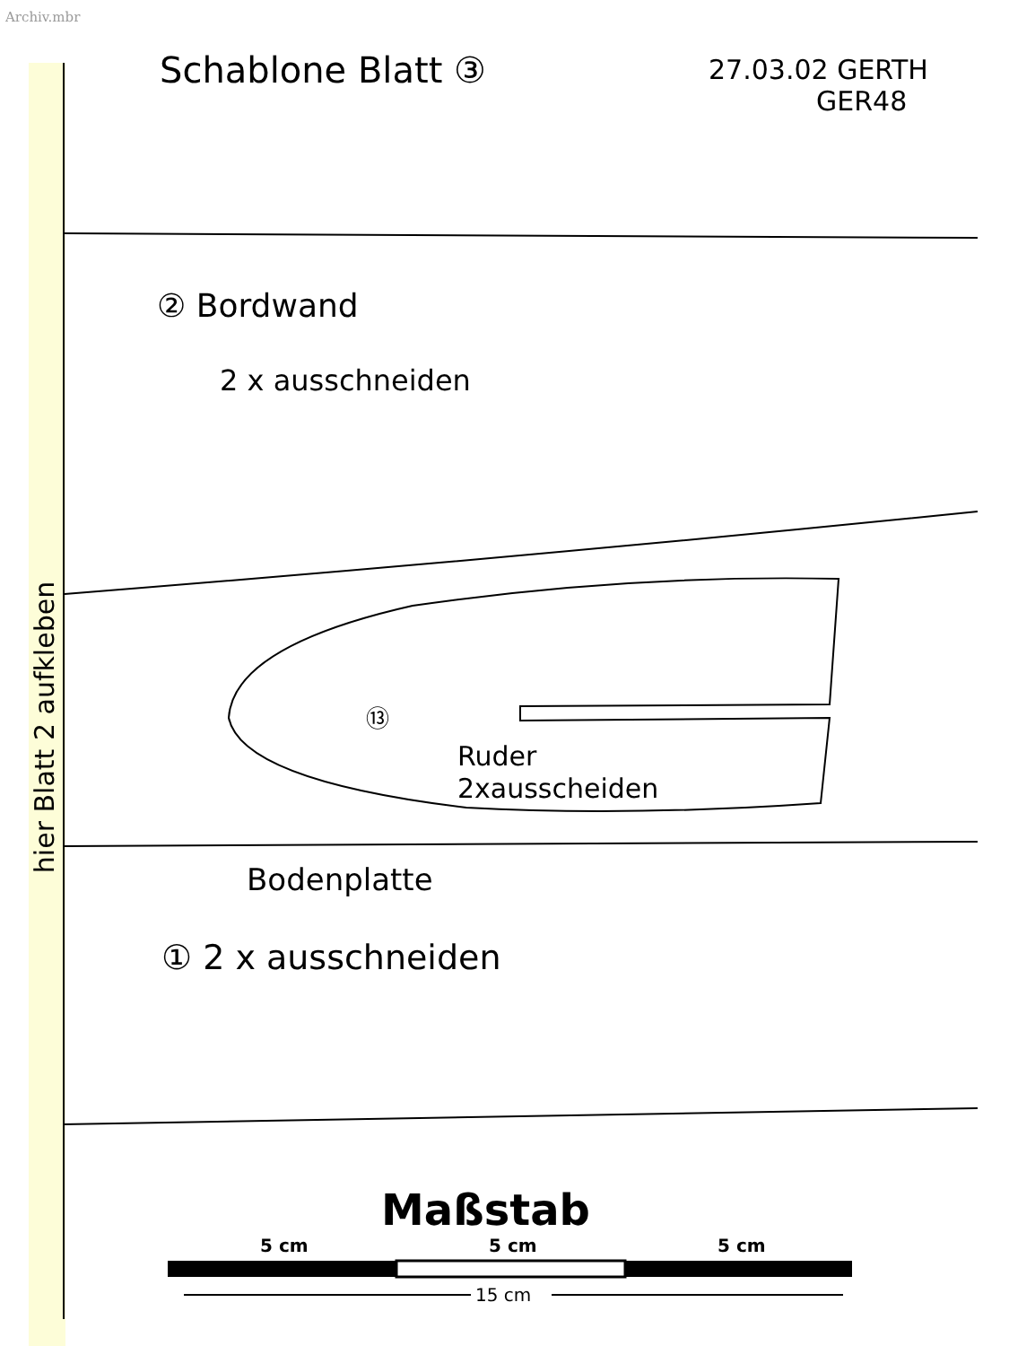Archiv.mbr
Schablone Blatt ③
27.03.02 GERTH
GER48
② Bordwand
2 x ausschneiden
⑬
Ruder
2xausscheiden
Bodenplatte
① 2 x ausschneiden
Maßstab
hier Blatt 2 aufkleben
5 cm
5 cm
5 cm
15 cm